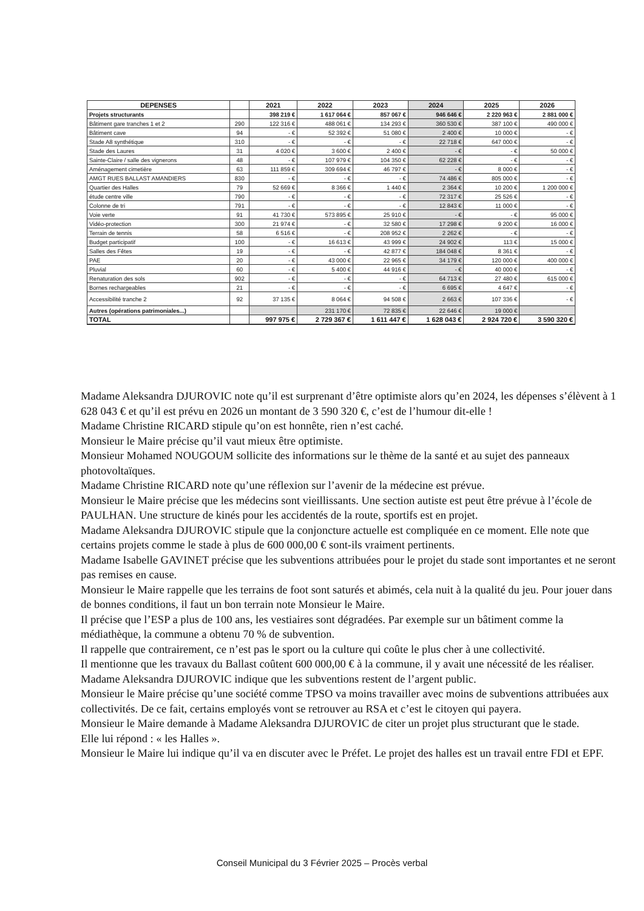| DEPENSES | | 2021 | 2022 | 2023 | 2024 | 2025 | 2026 |
| --- | --- | --- | --- | --- | --- | --- | --- |
| Projets structurants | | 398 219 € | 1 617 064 € | 857 067 € | 946 646 € | 2 220 963 € | 2 881 000 € |
| Bâtiment gare tranches 1 et 2 | 290 | 122 316 € | 488 061 € | 134 293 € | 360 530 € | 387 100 € | 490 000 € |
| Bâtiment cave | 94 | - € | 52 392 € | 51 080 € | 2 400 € | 10 000 € | - € |
| Stade A8 synthétique | 310 | - € | - € | - € | 22 718 € | 647 000 € | - € |
| Stade des Laures | 31 | 4 020 € | 3 600 € | 2 400 € | - € | - € | 50 000 € |
| Sainte-Claire / salle des vignerons | 48 | - € | 107 979 € | 104 350 € | 62 228 € | - € | - € |
| Aménagement cimetière | 63 | 111 859 € | 309 694 € | 46 797 € | - € | 8 000 € | - € |
| AMGT RUES BALLAST AMANDIERS | 830 | - € | - € | - € | 74 486 € | 805 000 € | - € |
| Quartier des Halles | 79 | 52 669 € | 8 366 € | 1 440 € | 2 364 € | 10 200 € | 1 200 000 € |
| étude centre ville | 790 | - € | - € | - € | 72 317 € | 25 526 € | - € |
| Colonne de tri | 791 | - € | - € | - € | 12 843 € | 11 000 € | - € |
| Voie verte | 91 | 41 730 € | 573 895 € | 25 910 € | - € | - € | 95 000 € |
| Vidéo-protection | 300 | 21 974 € | - € | 32 580 € | 17 298 € | 9 200 € | 16 000 € |
| Terrain de tennis | 58 | 6 516 € | - € | 208 952 € | 2 262 € | - € | - € |
| Budget participatif | 100 | - € | 16 613 € | 43 999 € | 24 902 € | 113 € | 15 000 € |
| Salles des Fêtes | 19 | - € | - € | 42 877 € | 184 048 € | 8 361 € | - € |
| PAE | 20 | - € | 43 000 € | 22 965 € | 34 179 € | 120 000 € | 400 000 € |
| Pluvial | 60 | - € | 5 400 € | 44 916 € | - € | 40 000 € | - € |
| Renaturation des sols | 902 | - € | - € | - € | 64 713 € | 27 480 € | 615 000 € |
| Bornes rechargeables | 21 | - € | - € | - € | 6 695 € | 4 647 € | - € |
| Accessibilité tranche 2 | 92 | 37 135 € | 8 064 € | 94 508 € | 2 663 € | 107 336 € | - € |
| Autres (opérations patrimoniales...) | | | 231 170 € | 72 835 € | 22 646 € | 19 000 € | |
| TOTAL | | 997 975 € | 2 729 367 € | 1 611 447 € | 1 628 043 € | 2 924 720 € | 3 590 320 € |
Madame Aleksandra DJUROVIC note qu’il est surprenant d’être optimiste alors qu’en 2024, les dépenses s’élèvent à 1 628 043 € et qu’il est prévu en 2026 un montant de 3 590 320 €, c’est de l’humour dit-elle !
Madame Christine RICARD stipule qu’on est honnête, rien n’est caché.
Monsieur le Maire précise qu’il vaut mieux être optimiste.
Monsieur Mohamed NOUGOUM sollicite des informations sur le thème de la santé et au sujet des panneaux photovoltaïques.
Madame Christine RICARD note qu’une réflexion sur l’avenir de la médecine est prévue.
Monsieur le Maire précise que les médecins sont vieillissants. Une section autiste est peut être prévue à l’école de PAULHAN. Une structure de kinés pour les accidentés de la route, sportifs est en projet.
Madame Aleksandra DJUROVIC stipule que la conjoncture actuelle est compliquée en ce moment. Elle note que certains projets comme le stade à plus de 600 000,00 € sont-ils vraiment pertinents.
Madame Isabelle GAVINET précise que les subventions attribuées pour le projet du stade sont importantes et ne seront pas remises en cause.
Monsieur le Maire rappelle que les terrains de foot sont saturés et abimés, cela nuit à la qualité du jeu. Pour jouer dans de bonnes conditions, il faut un bon terrain note Monsieur le Maire.
Il précise que l’ESP a plus de 100 ans, les vestiaires sont dégradées. Par exemple sur un bâtiment comme la médiathèque, la commune a obtenu 70 % de subvention.
Il rappelle que contrairement, ce n’est pas le sport ou la culture qui coûte le plus cher à une collectivité.
Il mentionne que les travaux du Ballast coûtent 600 000,00 € à la commune, il y avait une nécessité de les réaliser.
Madame Aleksandra DJUROVIC indique que les subventions restent de l’argent public.
Monsieur le Maire précise qu’une société comme TPSO va moins travailler avec moins de subventions attribuées aux collectivités. De ce fait, certains employés vont se retrouver au RSA et c’est le citoyen qui payera.
Monsieur le Maire demande à Madame Aleksandra DJUROVIC de citer un projet plus structurant que le stade.
Elle lui répond : « les Halles ».
Monsieur le Maire lui indique qu’il va en discuter avec le Préfet. Le projet des halles est un travail entre FDI et EPF.
Conseil Municipal du 3 Février 2025 – Procès verbal